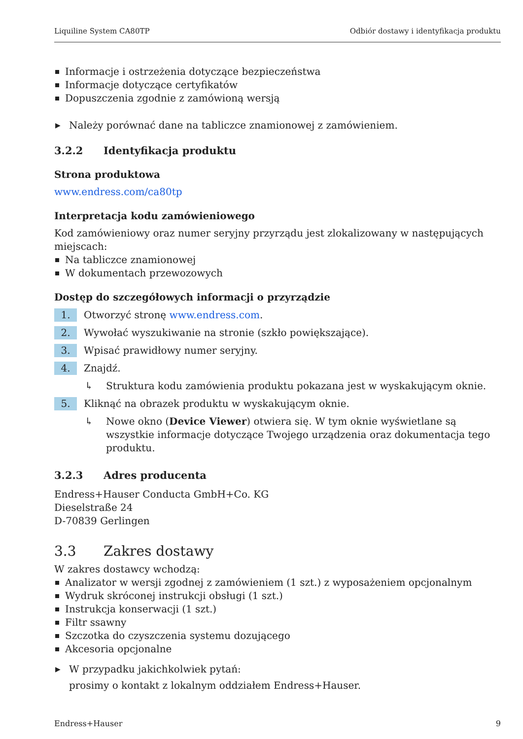Liquiline System CA80TP Odbiór dostawy i identyfikacja produktu
Informacje i ostrzeżenia dotyczące bezpieczeństwa
Informacje dotyczące certyfikatów
Dopuszczenia zgodnie z zamówioną wersją
▶ Należy porównać dane na tabliczce znamionowej z zamówieniem.
3.2.2 Identyfikacja produktu
Strona produktowa
www.endress.com/ca80tp
Interpretacja kodu zamówieniowego
Kod zamówieniowy oraz numer seryjny przyrządu jest zlokalizowany w następujących miejscach:
Na tabliczce znamionowej
W dokumentach przewozowych
Dostęp do szczegółowych informacji o przyrządzie
1. Otworzyć stronę www.endress.com.
2. Wywołać wyszukiwanie na stronie (szkło powiększające).
3. Wpisać prawidłowy numer seryjny.
4. Znajdź.
↳ Struktura kodu zamówienia produktu pokazana jest w wyskakującym oknie.
5. Kliknąć na obrazek produktu w wyskakującym oknie.
↳ Nowe okno (Device Viewer) otwiera się. W tym oknie wyświetlane są wszystkie informacje dotyczące Twojego urządzenia oraz dokumentacja tego produktu.
3.2.3 Adres producenta
Endress+Hauser Conducta GmbH+Co. KG
Dieselstraße 24
D-70839 Gerlingen
3.3 Zakres dostawy
W zakres dostawcy wchodzą:
Analizator w wersji zgodnej z zamówieniem (1 szt.) z wyposażeniem opcjonalnym
Wydruk skróconej instrukcji obsługi (1 szt.)
Instrukcja konserwacji (1 szt.)
Filtr ssawny
Szczotka do czyszczenia systemu dozującego
Akcesoria opcjonalne
▶ W przypadku jakichkolwiek pytań:
prosimy o kontakt z lokalnym oddziałem Endress+Hauser.
Endress+Hauser 9